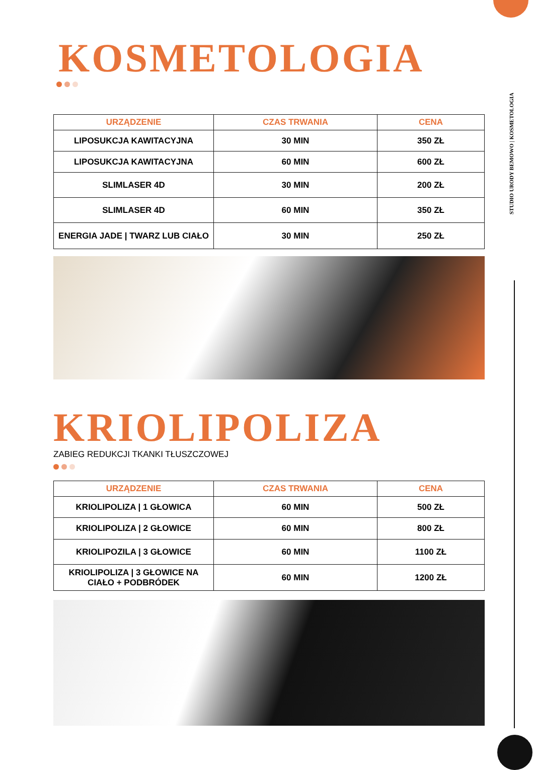STUDIO URODY BEMOWO | KOSMETOLOGIA
KOSMETOLOGIA
| URZĄDZENIE | CZAS TRWANIA | CENA |
| --- | --- | --- |
| LIPOSUKCJA KAWITACYJNA | 30 MIN | 350 ZŁ |
| LIPOSUKCJA KAWITACYJNA | 60 MIN | 600 ZŁ |
| SLIMLASER 4D | 30 MIN | 200 ZŁ |
| SLIMLASER 4D | 60 MIN | 350 ZŁ |
| ENERGIA JADE / TWARZ LUB CIAŁO | 30 MIN | 250 ZŁ |
KRIOLIPOLIZA
ZABIEG REDUKCJI TKANKI TŁUSZCZOWEJ
| URZĄDZENIE | CZAS TRWANIA | CENA |
| --- | --- | --- |
| KRIOLIPOLIZA / 1 GŁOWICA | 60 MIN | 500 ZŁ |
| KRIOLIPOLIZA / 2 GŁOWICE | 60 MIN | 800 ZŁ |
| KRIOLIPOZILA / 3 GŁOWICE | 60 MIN | 1100 ZŁ |
| KRIOLIPOLIZA / 3 GŁOWICE NA CIAŁO + PODBRÓDEK | 60 MIN | 1200 ZŁ |